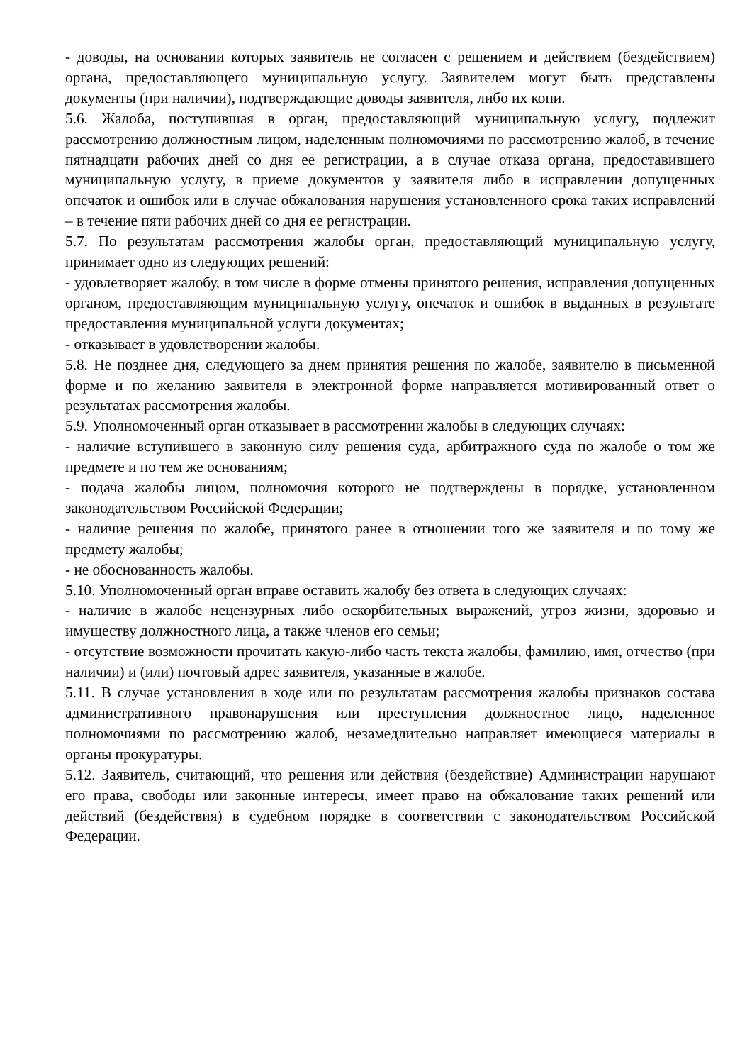- доводы, на основании которых заявитель не согласен с решением и действием (бездействием) органа, предоставляющего муниципальную услугу. Заявителем могут быть представлены документы (при наличии), подтверждающие доводы заявителя, либо их копи.
5.6. Жалоба, поступившая в орган, предоставляющий муниципальную услугу, подлежит рассмотрению должностным лицом, наделенным полномочиями по рассмотрению жалоб, в течение пятнадцати рабочих дней со дня ее регистрации, а в случае отказа органа, предоставившего муниципальную услугу, в приеме документов у заявителя либо в исправлении допущенных опечаток и ошибок или в случае обжалования нарушения установленного срока таких исправлений – в течение пяти рабочих дней со дня ее регистрации.
5.7. По результатам рассмотрения жалобы орган, предоставляющий муниципальную услугу, принимает одно из следующих решений:
- удовлетворяет жалобу, в том числе в форме отмены принятого решения, исправления допущенных органом, предоставляющим муниципальную услугу, опечаток и ошибок в выданных в результате предоставления муниципальной услуги документах;
- отказывает в удовлетворении жалобы.
5.8. Не позднее дня, следующего за днем принятия решения по жалобе, заявителю в письменной форме и по желанию заявителя в электронной форме направляется мотивированный ответ о результатах рассмотрения жалобы.
5.9. Уполномоченный орган отказывает в рассмотрении жалобы в следующих случаях:
- наличие вступившего в законную силу решения суда, арбитражного суда по жалобе о том же предмете и по тем же основаниям;
- подача жалобы лицом, полномочия которого не подтверждены в порядке, установленном законодательством Российской Федерации;
- наличие решения по жалобе, принятого ранее в отношении того же заявителя и по тому же предмету жалобы;
- не обоснованность жалобы.
5.10. Уполномоченный орган вправе оставить жалобу без ответа в следующих случаях:
- наличие в жалобе нецензурных либо оскорбительных выражений, угроз жизни, здоровью и имуществу должностного лица, а также членов его семьи;
- отсутствие возможности прочитать какую-либо часть текста жалобы, фамилию, имя, отчество (при наличии) и (или) почтовый адрес заявителя, указанные в жалобе.
5.11. В случае установления в ходе или по результатам рассмотрения жалобы признаков состава административного правонарушения или преступления должностное лицо, наделенное полномочиями по рассмотрению жалоб, незамедлительно направляет имеющиеся материалы в органы прокуратуры.
5.12. Заявитель, считающий, что решения или действия (бездействие) Администрации нарушают его права, свободы или законные интересы, имеет право на обжалование таких решений или действий (бездействия) в судебном порядке в соответствии с законодательством Российской Федерации.